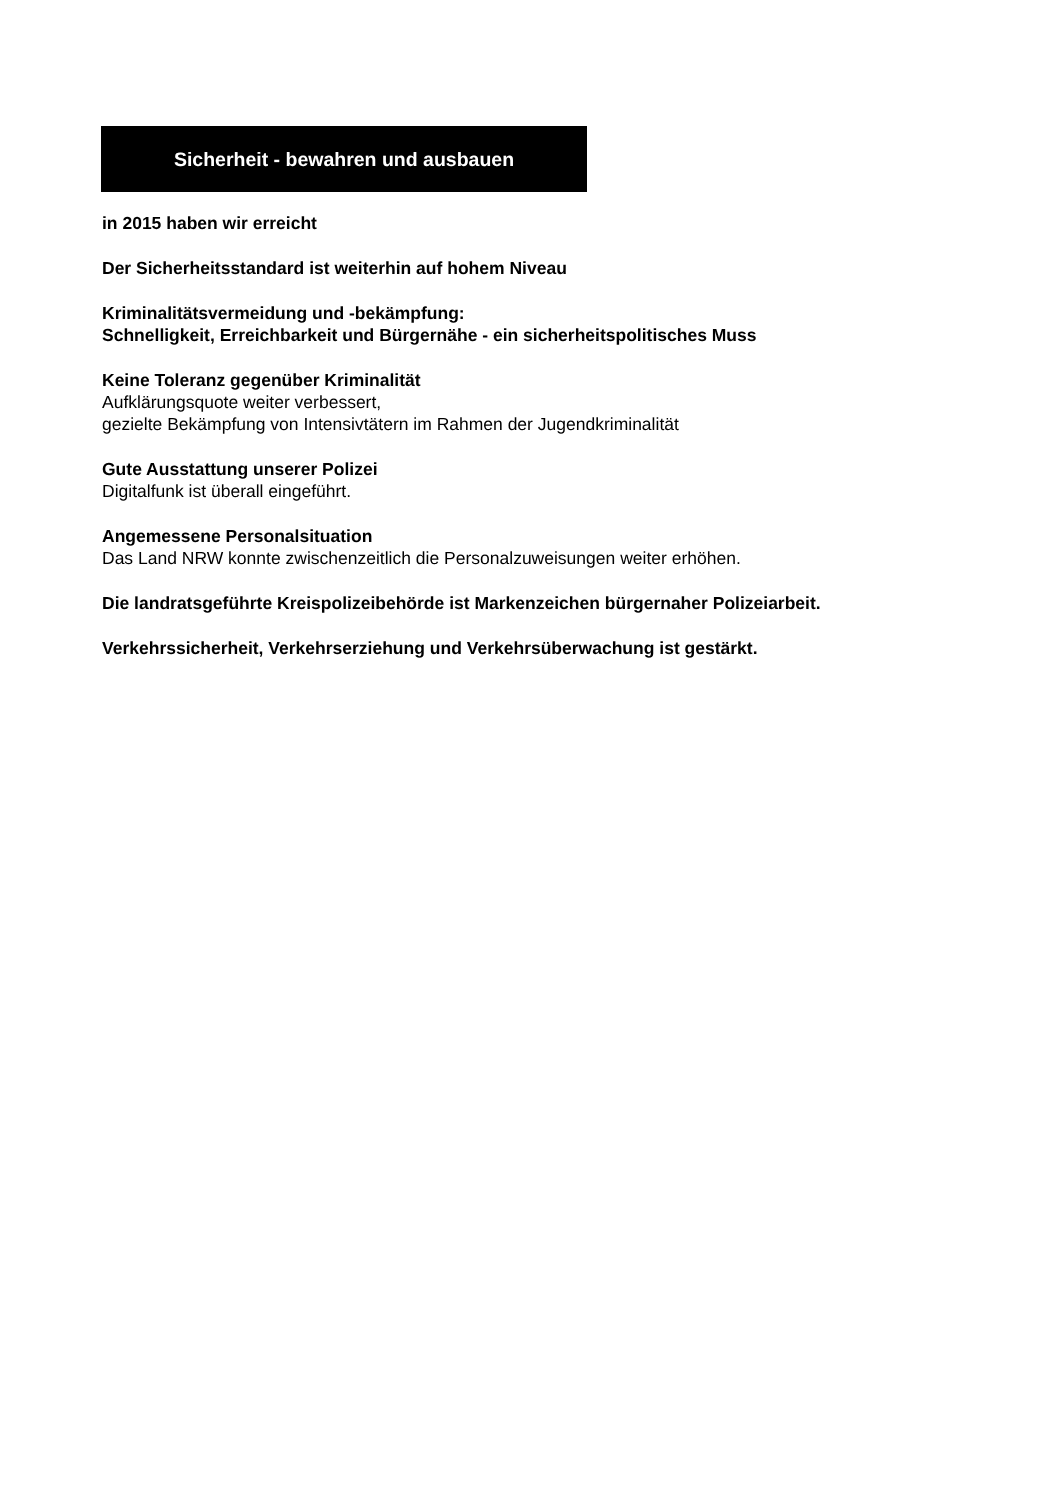Sicherheit - bewahren und ausbauen
in 2015 haben wir erreicht
Der Sicherheitsstandard ist weiterhin auf hohem Niveau
Kriminalitätsvermeidung und -bekämpfung:
Schnelligkeit, Erreichbarkeit und Bürgernähe - ein sicherheitspolitisches Muss
Keine Toleranz gegenüber Kriminalität
Aufklärungsquote weiter verbessert,
gezielte Bekämpfung von Intensivtätern im Rahmen der Jugendkriminalität
Gute Ausstattung unserer Polizei
Digitalfunk ist überall eingeführt.
Angemessene Personalsituation
Das Land NRW konnte zwischenzeitlich die Personalzuweisungen weiter erhöhen.
Die landratsgeführte Kreispolizeibehörde ist Markenzeichen bürgernaher Polizeiarbeit.
Verkehrssicherheit, Verkehrserziehung und Verkehrsüberwachung ist gestärkt.